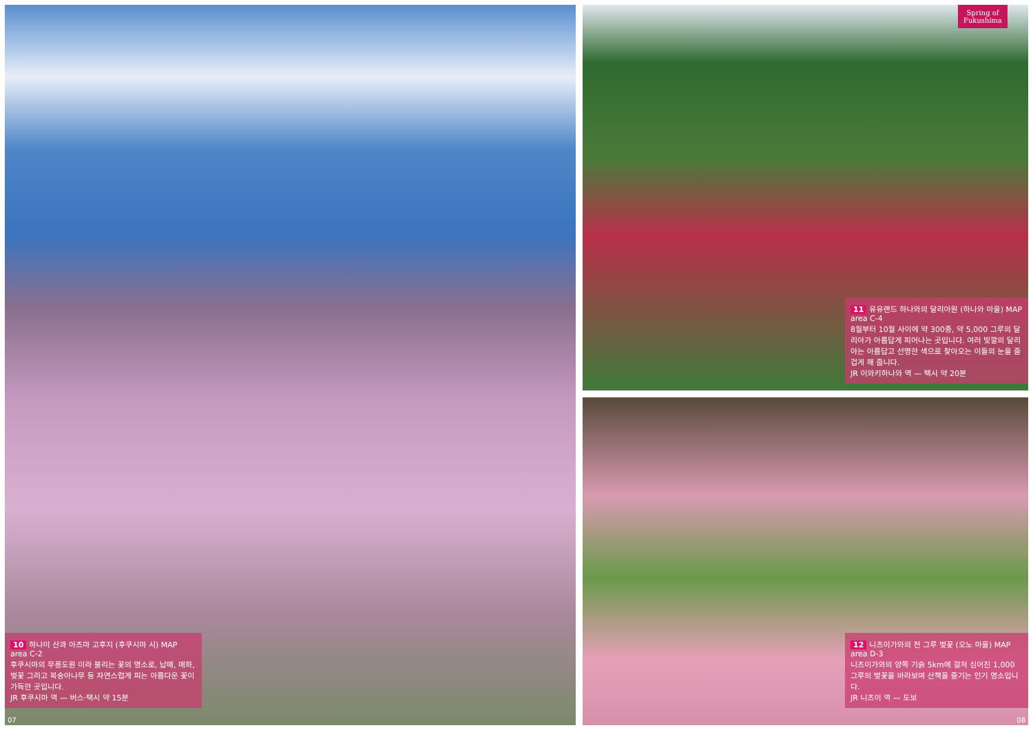10 하나미 산과 아즈마 고후지 (후쿠시마 시) MAP area C-2
후쿠시마의 무릉도원 이라 불리는 꽃의 명소로, 납매, 매화, 벚꽃 그리고 복숭아나무 등 자연스럽게 피는 아름다운 꽃이 가득한 곳입니다.
JR 후쿠시마 역 — 버스·택시 약 15분
07
Spring of Fukushima
11 유유랜드 하나와의 달리아원 (하나와 마을) MAP area C-4
8월부터 10월 사이에 약 300종, 약 5,000 그루의 달리아가 아름답게 피어나는 곳입니다. 여러 빛깔의 달리아는 아름답고 선명한 색으로 찾아오는 이들의 눈을 즐겁게 해 줍니다.
JR 이와키하나와 역 — 택시 약 20분
12 니츠이가와의 천 그루 벚꽃 (오노 마을) MAP area D-3
니츠이가와의 양쪽 기슭 5km에 걸쳐 심어진 1,000 그루의 벚꽃을 바라보며 산책을 즐기는 인기 명소입니다.
JR 니츠이 역 — 도보
08